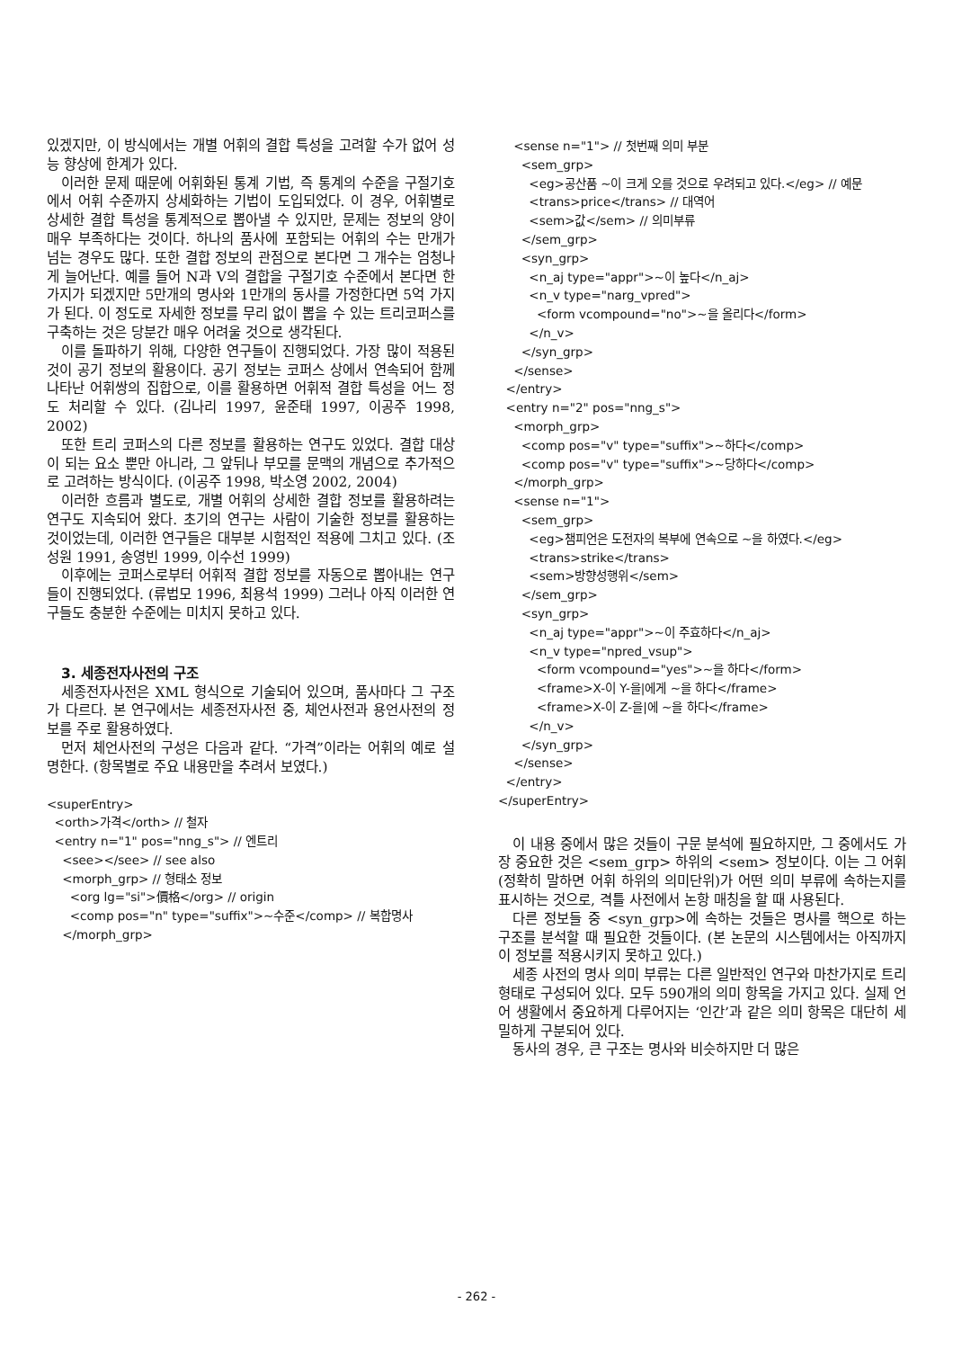있겠지만, 이 방식에서는 개별 어휘의 결합 특성을 고려할 수가 없어 성능 향상에 한계가 있다.
이러한 문제 때문에 어휘화된 통계 기법, 즉 통계의 수준을 구절기호에서 어휘 수준까지 상세화하는 기법이 도입되었다. 이 경우, 어휘별로 상세한 결합 특성을 통계적으로 뽑아낼 수 있지만, 문제는 정보의 양이 매우 부족하다는 것이다. 하나의 품사에 포함되는 어휘의 수는 만개가 넘는 경우도 많다. 또한 결합 정보의 관점으로 본다면 그 개수는 엄청나게 늘어난다. 예를 들어 N과 V의 결합을 구절기호 수준에서 본다면 한가지가 되겠지만 5만개의 명사와 1만개의 동사를 가정한다면 5억 가지가 된다. 이 정도로 자세한 정보를 무리 없이 뽑을 수 있는 트리코퍼스를 구축하는 것은 당분간 매우 어려울 것으로 생각된다.
이를 돌파하기 위해, 다양한 연구들이 진행되었다. 가장 많이 적용된 것이 공기 정보의 활용이다. 공기 정보는 코퍼스 상에서 연속되어 함께 나타난 어휘쌍의 집합으로, 이를 활용하면 어휘적 결합 특성을 어느 정도 처리할 수 있다. (김나리 1997, 윤준태 1997, 이공주 1998, 2002)
또한 트리 코퍼스의 다른 정보를 활용하는 연구도 있었다. 결합 대상이 되는 요소 뿐만 아니라, 그 앞뒤나 부모를 문맥의 개념으로 추가적으로 고려하는 방식이다. (이공주 1998, 박소영 2002, 2004)
이러한 흐름과 별도로, 개별 어휘의 상세한 결합 정보를 활용하려는 연구도 지속되어 왔다. 초기의 연구는 사람이 기술한 정보를 활용하는 것이었는데, 이러한 연구들은 대부분 시험적인 적용에 그치고 있다. (조성원 1991, 송영빈 1999, 이수선 1999)
이후에는 코퍼스로부터 어휘적 결합 정보를 자동으로 뽑아내는 연구들이 진행되었다. (류법모 1996, 최용석 1999) 그러나 아직 이러한 연구들도 충분한 수준에는 미치지 못하고 있다.
3. 세종전자사전의 구조
세종전자사전은 XML 형식으로 기술되어 있으며, 품사마다 그 구조가 다르다. 본 연구에서는 세종전자사전 중, 체언사전과 용언사전의 정보를 주로 활용하였다.
먼저 체언사전의 구성은 다음과 같다. “가격”이라는 어휘의 예로 설명한다. (항목별로 주요 내용만을 추려서 보였다.)
<superEntry>
  <orth>가격</orth> // 철자
  <entry n="1" pos="nng_s"> // 엔트리
    <see></see> // see also
    <morph_grp> // 형태소 정보
      <org lg="si">價格</org> // origin
      <comp pos="n" type="suffix">~수준</comp> // 복합명사
    </morph_grp>
    <sense n="1"> // 첫번째 의미 부분
      <sem_grp>
        <eg>공산품 ~이 크게 오를 것으로 우려되고 있다.</eg> // 예문
        <trans>price</trans> // 대역어
        <sem>값</sem> // 의미부류
      </sem_grp>
      <syn_grp>
        <n_aj type="appr">~이 높다</n_aj>
        <n_v type="narg_vpred">
          <form vcompound="no">~을 올리다</form>
        </n_v>
      </syn_grp>
    </sense>
  </entry>
  <entry n="2" pos="nng_s">
    <morph_grp>
      <comp pos="v" type="suffix">~하다</comp>
      <comp pos="v" type="suffix">~당하다</comp>
    </morph_grp>
    <sense n="1">
      <sem_grp>
        <eg>챔피언은 도전자의 복부에 연속으로 ~을 하였다.</eg>
        <trans>strike</trans>
        <sem>방향성행위</sem>
      </sem_grp>
      <syn_grp>
        <n_aj type="appr">~이 주효하다</n_aj>
        <n_v type="npred_vsup">
          <form vcompound="yes">~을 하다</form>
          <frame>X-이 Y-을|에게 ~을 하다</frame>
          <frame>X-이 Z-을|에 ~을 하다</frame>
        </n_v>
      </syn_grp>
    </sense>
  </entry>
</superEntry>
이 내용 중에서 많은 것들이 구문 분석에 필요하지만, 그 중에서도 가장 중요한 것은 <sem_grp> 하위의 <sem> 정보이다. 이는 그 어휘 (정확히 말하면 어휘 하위의 의미단위)가 어떤 의미 부류에 속하는지를 표시하는 것으로, 격틀 사전에서 논항 매칭을 할 때 사용된다.
다른 정보들 중 <syn_grp>에 속하는 것들은 명사를 핵으로 하는 구조를 분석할 때 필요한 것들이다. (본 논문의 시스템에서는 아직까지 이 정보를 적용시키지 못하고 있다.)
세종 사전의 명사 의미 부류는 다른 일반적인 연구와 마찬가지로 트리 형태로 구성되어 있다. 모두 590개의 의미 항목을 가지고 있다. 실제 언어 생활에서 중요하게 다루어지는 ‘인간’과 같은 의미 항목은 대단히 세밀하게 구분되어 있다.
동사의 경우, 큰 구조는 명사와 비슷하지만 더 많은
- 262 -